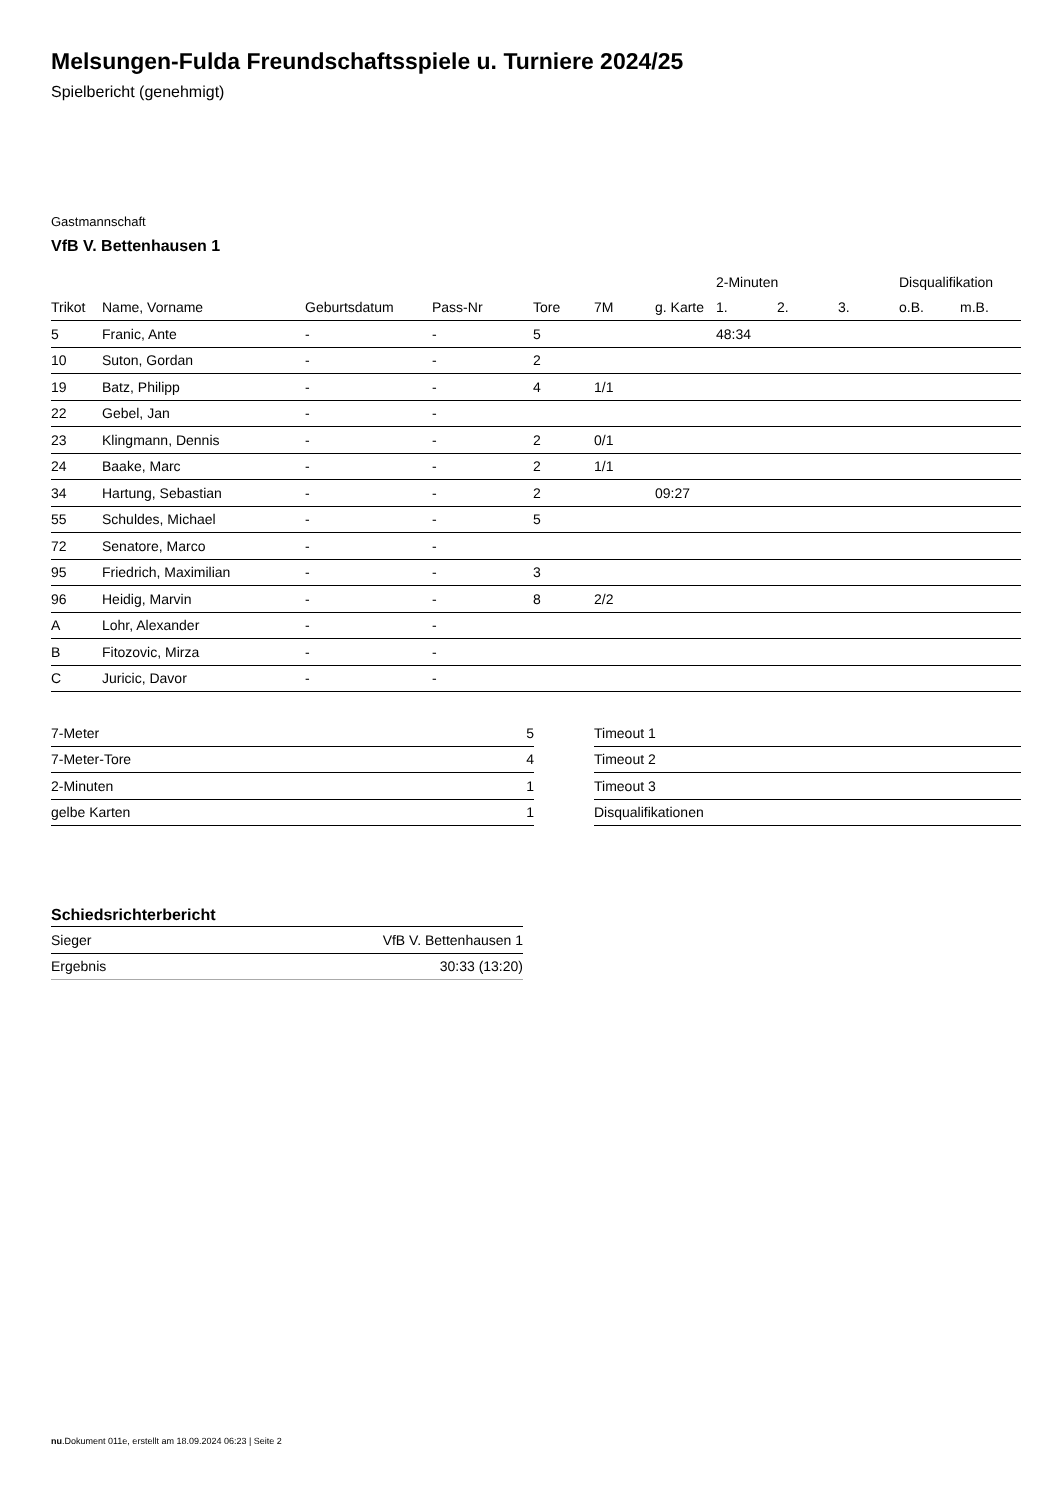Melsungen-Fulda Freundschaftsspiele u. Turniere 2024/25
Spielbericht (genehmigt)
Gastmannschaft
VfB V. Bettenhausen 1
| | | | | | | | 2-Minuten | | | Disqualifikation | |
| --- | --- | --- | --- | --- | --- | --- | --- | --- | --- | --- | --- |
| Trikot | Name, Vorname | Geburtsdatum | Pass-Nr | Tore | 7M | g. Karte | 1. | 2. | 3. | o.B. | m.B. |
| 5 | Franic, Ante | - | - | 5 | | | 48:34 | | | | |
| 10 | Suton, Gordan | - | - | 2 | | | | | | | |
| 19 | Batz, Philipp | - | - | 4 | 1/1 | | | | | | |
| 22 | Gebel, Jan | - | - | | | | | | | | |
| 23 | Klingmann, Dennis | - | - | 2 | 0/1 | | | | | | |
| 24 | Baake, Marc | - | - | 2 | 1/1 | | | | | | |
| 34 | Hartung, Sebastian | - | - | 2 | | 09:27 | | | | | |
| 55 | Schuldes, Michael | - | - | 5 | | | | | | | |
| 72 | Senatore, Marco | - | - | | | | | | | | |
| 95 | Friedrich, Maximilian | - | - | 3 | | | | | | | |
| 96 | Heidig, Marvin | - | - | 8 | 2/2 | | | | | | |
| A | Lohr, Alexander | - | - | | | | | | | | |
| B | Fitozovic, Mirza | - | - | | | | | | | | |
| C | Juricic, Davor | - | - | | | | | | | | |
| 7-Meter | 5 |
| 7-Meter-Tore | 4 |
| 2-Minuten | 1 |
| gelbe Karten | 1 |
| Timeout 1 | |
| Timeout 2 | |
| Timeout 3 | |
| Disqualifikationen | |
Schiedsrichterbericht
| Sieger | VfB V. Bettenhausen 1 |
| Ergebnis | 30:33 (13:20) |
nu.Dokument 011e, erstellt am 18.09.2024 06:23 | Seite 2